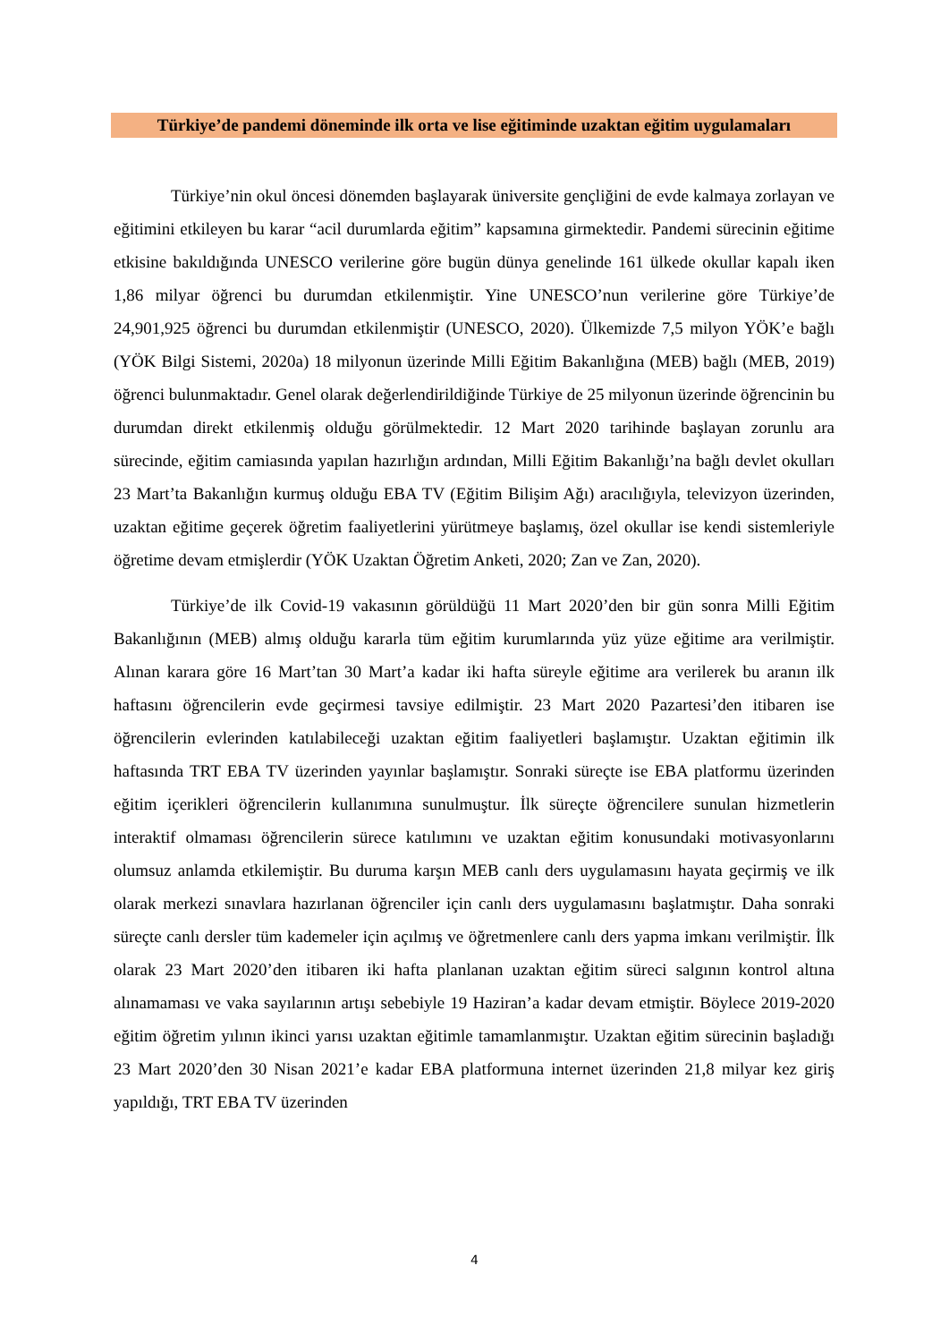Türkiye’de pandemi döneminde ilk orta ve lise eğitiminde uzaktan eğitim uygulamaları
Türkiye’nin okul öncesi dönemden başlayarak üniversite gençliğini de evde kalmaya zorlayan ve eğitimini etkileyen bu karar “acil durumlarda eğitim” kapsamına girmektedir. Pandemi sürecinin eğitime etkisine bakıldığında UNESCO verilerine göre bugün dünya genelinde 161 ülkede okullar kapalı iken 1,86 milyar öğrenci bu durumdan etkilenmiştir. Yine UNESCO’nun verilerine göre Türkiye’de 24,901,925 öğrenci bu durumdan etkilenmiştir (UNESCO, 2020). Ülkemizde 7,5 milyon YÖK’e bağlı (YÖK Bilgi Sistemi, 2020a) 18 milyonun üzerinde Milli Eğitim Bakanlığına (MEB) bağlı (MEB, 2019) öğrenci bulunmaktadır. Genel olarak değerlendirildiğinde Türkiye de 25 milyonun üzerinde öğrencinin bu durumdan direkt etkilenmiş olduğu görülmektedir. 12 Mart 2020 tarihinde başlayan zorunlu ara sürecinde, eğitim camiasında yapılan hazırlığın ardından, Milli Eğitim Bakanlığı’na bağlı devlet okulları 23 Mart’ta Bakanlığın kurmuş olduğu EBA TV (Eğitim Bilişim Ağı) aracılığıyla, televizyon üzerinden, uzaktan eğitime geçerek öğretim faaliyetlerini yürütmeye başlamış, özel okullar ise kendi sistemleriyle öğretime devam etmişlerdir (YÖK Uzaktan Öğretim Anketi, 2020; Zan ve Zan, 2020).
Türkiye’de ilk Covid-19 vakasının görüldüğü 11 Mart 2020’den bir gün sonra Milli Eğitim Bakanlığının (MEB) almış olduğu kararla tüm eğitim kurumlarında yüz yüze eğitime ara verilmiştir. Alınan karara göre 16 Mart’tan 30 Mart’a kadar iki hafta süreyle eğitime ara verilerek bu aranın ilk haftasını öğrencilerin evde geçirmesi tavsiye edilmiştir. 23 Mart 2020 Pazartesi’den itibaren ise öğrencilerin evlerinden katılabileceği uzaktan eğitim faaliyetleri başlamıştır. Uzaktan eğitimin ilk haftasında TRT EBA TV üzerinden yayınlar başlamıştır. Sonraki süreçte ise EBA platformu üzerinden eğitim içerikleri öğrencilerin kullanımına sunulmuştur. İlk süreçte öğrencilere sunulan hizmetlerin interaktif olmaması öğrencilerin sürece katılımını ve uzaktan eğitim konusundaki motivasyonlarını olumsuz anlamda etkilemiştir. Bu duruma karşın MEB canlı ders uygulamasını hayata geçirmiş ve ilk olarak merkezi sınavlara hazırlanan öğrenciler için canlı ders uygulamasını başlatmıştır. Daha sonraki süreçte canlı dersler tüm kademeler için açılmış ve öğretmenlere canlı ders yapma imkanı verilmiştir. İlk olarak 23 Mart 2020’den itibaren iki hafta planlanan uzaktan eğitim süreci salgının kontrol altına alınamaması ve vaka sayılarının artışı sebebiyle 19 Haziran’a kadar devam etmiştir. Böylece 2019-2020 eğitim öğretim yılının ikinci yarısı uzaktan eğitimle tamamlanmıştır. Uzaktan eğitim sürecinin başladığı 23 Mart 2020’den 30 Nisan 2021’e kadar EBA platformuna internet üzerinden 21,8 milyar kez giriş yapıldığı, TRT EBA TV üzerinden
4